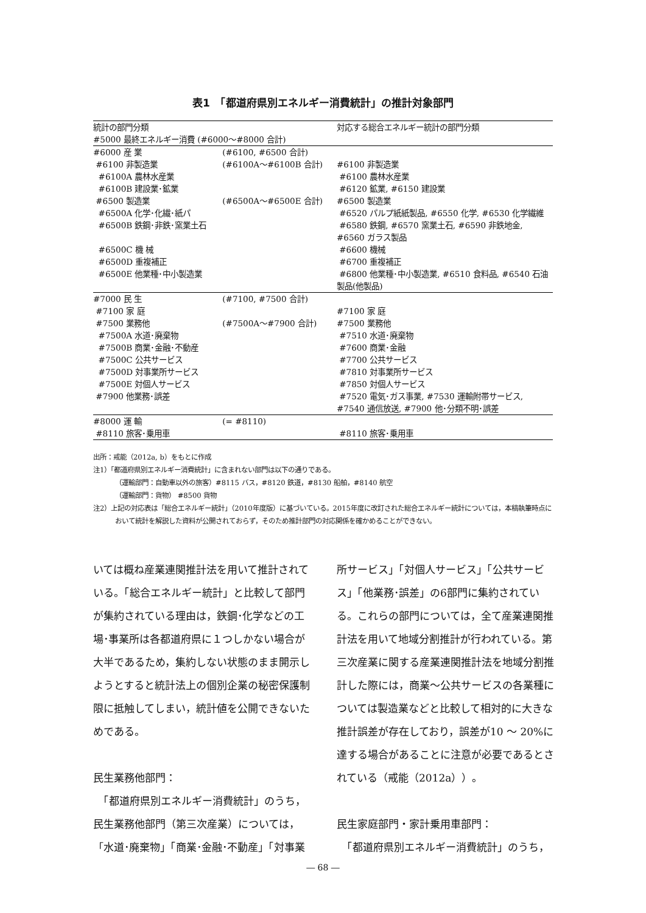表1　「都道府県別エネルギー消費統計」の推計対象部門
| 統計の部門分類 | | 対応する総合エネルギー統計の部門分類 |
| --- | --- | --- |
| #5000 最終エネルギー消費 (#6000～#8000 合計) | | |
| #6000 産 業 | (#6100, #6500 合計) | |
| #6100 非製造業 | (#6100A～#6100B 合計) | #6100 非製造業 |
| #6100A 農林水産業 | | #6100 農林水産業 |
| #6100B 建設業･鉱業 | | #6120 鉱業, #6150 建設業 |
| #6500 製造業 | (#6500A～#6500E 合計) | #6500 製造業 |
| #6500A 化学･化繊･紙パ | | #6520 パルプ紙紙製品, #6550 化学, #6530 化学繊維 |
| #6500B 鉄鋼･非鉄･窯業土石 | | #6580 鉄鋼, #6570 窯業土石, #6590 非鉄地金, #6560 ガラス製品 |
| #6500C 機 械 | | #6600 機械 |
| #6500D 重複補正 | | #6700 重複補正 |
| #6500E 他業種･中小製造業 | | #6800 他業種･中小製造業, #6510 食料品, #6540 石油製品(他製品) |
| #7000 民 生 | (#7100, #7500 合計) | |
| #7100 家 庭 | | #7100 家 庭 |
| #7500 業務他 | (#7500A～#7900 合計) | #7500 業務他 |
| #7500A 水道･廃棄物 | | #7510 水道･廃棄物 |
| #7500B 商業･金融･不動産 | | #7600 商業･金融 |
| #7500C 公共サービス | | #7700 公共サービス |
| #7500D 対事業所サービス | | #7810 対事業所サービス |
| #7500E 対個人サービス | | #7850 対個人サービス |
| #7900 他業務･誤差 | | #7520 電気･ガス事業, #7530 運輸附帯サービス, #7540 通信放送, #7900 他･分類不明･誤差 |
| #8000 運 輸 | (= #8110) | |
| #8110 旅客･乗用車 | | #8110 旅客･乗用車 |
出所：戒能（2012a, b）をもとに作成
注1）「都道府県別エネルギー消費統計」に含まれない部門は以下の通りである。
（運輸部門：自動車以外の旅客）#8115 バス，#8120 鉄道，#8130 船舶，#8140 航空
（運輸部門：貨物） #8500 貨物
注2）上記の対応表は「総合エネルギー統計」（2010年度版）に基づいている。2015年度に改訂された総合エネルギー統計については，本稿執筆時点において統計を解説した資料が公開されておらず，そのため推計部門の対応関係を確かめることができない。
いては概ね産業連関推計法を用いて推計されている。「総合エネルギー統計」と比較して部門が集約されている理由は，鉄鋼･化学などの工場･事業所は各都道府県に１つしかない場合が大半であるため，集約しない状態のまま開示しようとすると統計法上の個別企業の秘密保護制限に抵触してしまい，統計値を公開できないためである。
民生業務他部門：
　「都道府県別エネルギー消費統計」のうち，民生業務他部門（第三次産業）については，「水道･廃棄物」「商業･金融･不動産」「対事業
所サービス」「対個人サービス」「公共サービス」「他業務･誤差」の6部門に集約されている。これらの部門については，全て産業連関推計法を用いて地域分割推計が行われている。第三次産業に関する産業連関推計法を地域分割推計した際には，商業～公共サービスの各業種については製造業などと比較して相対的に大きな推計誤差が存在しており，誤差が10 ～ 20%に達する場合があることに注意が必要であるとされている（戒能（2012a））。
民生家庭部門・家計乗用車部門：
　「都道府県別エネルギー消費統計」のうち，
― 68 ―